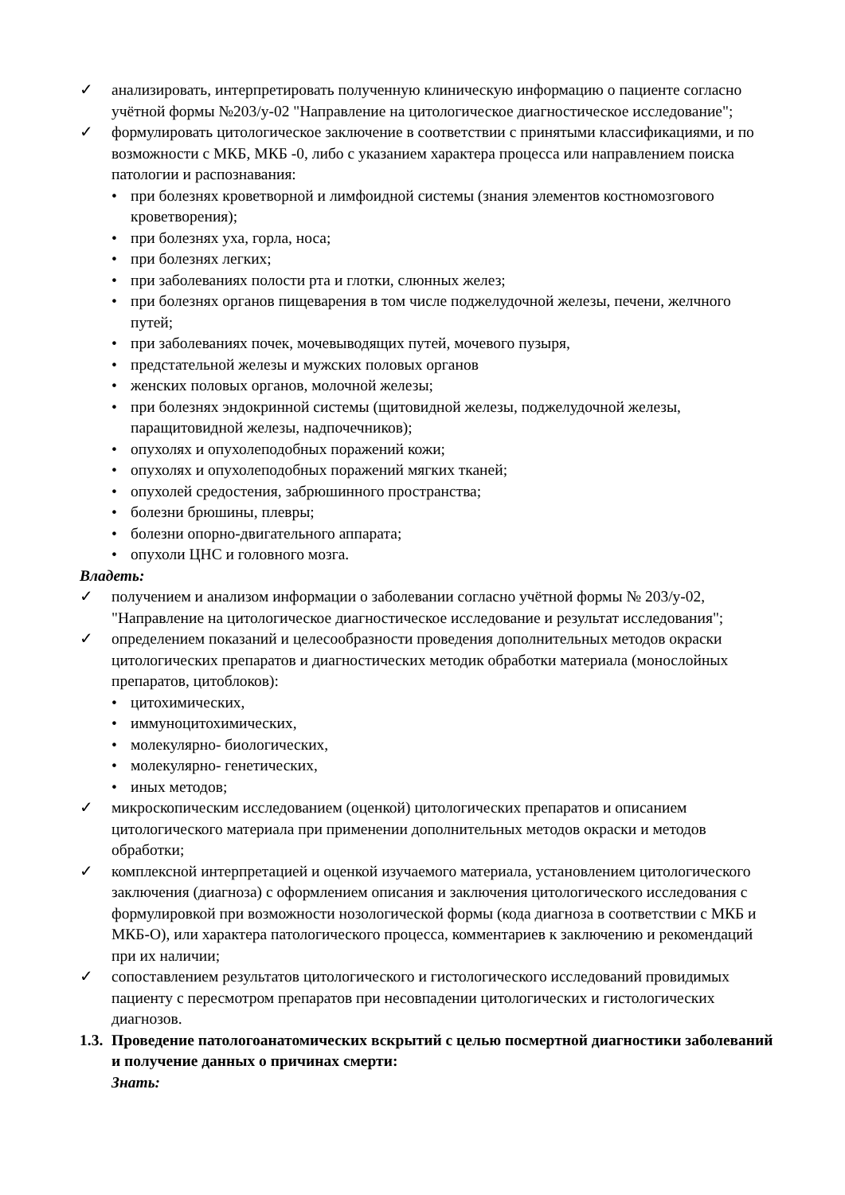✓ анализировать, интерпретировать полученную клиническую информацию о пациенте согласно учётной формы №203/у-02 "Направление на цитологическое диагностическое исследование";
✓ формулировать цитологическое заключение в соответствии с принятыми классификациями, и по возможности с МКБ, МКБ -0, либо с указанием характера процесса или направлением поиска патологии и распознавания:
• при болезнях кроветворной и лимфоидной системы (знания элементов костномозгового кроветворения);
• при болезнях уха, горла, носа;
• при болезнях легких;
• при заболеваниях полости рта и глотки, слюнных желез;
• при болезнях органов пищеварения в том числе поджелудочной железы, печени, желчного путей;
• при заболеваниях почек, мочевыводящих путей, мочевого пузыря,
• предстательной железы и мужских половых органов
• женских половых органов, молочной железы;
• при болезнях эндокринной системы (щитовидной железы, поджелудочной железы, паращитовидной железы, надпочечников);
• опухолях и опухолеподобных поражений кожи;
• опухолях и опухолеподобных поражений мягких тканей;
• опухолей средостения, забрюшинного пространства;
• болезни брюшины, плевры;
• болезни опорно-двигательного аппарата;
• опухоли ЦНС и головного мозга.
Владеть:
✓ получением и анализом информации о заболевании согласно учётной формы № 203/у-02, "Направление на цитологическое диагностическое исследование и результат исследования";
✓ определением показаний и целесообразности проведения дополнительных методов окраски цитологических препаратов и диагностических методик обработки материала (монослойных препаратов, цитоблоков):
• цитохимических,
• иммуноцитохимических,
• молекулярно- биологических,
• молекулярно- генетических,
• иных методов;
✓ микроскопическим исследованием (оценкой) цитологических препаратов и описанием цитологического материала при применении дополнительных методов окраски и методов обработки;
✓ комплексной интерпретацией и оценкой изучаемого материала, установлением цитологического заключения (диагноза) с оформлением описания и заключения цитологического исследования с формулировкой при возможности нозологической формы (кода диагноза в соответствии с МКБ и МКБ-О), или характера патологического процесса, комментариев к заключению и рекомендаций при их наличии;
✓ сопоставлением результатов цитологического и гистологического исследований провидимых пациенту с пересмотром препаратов при несовпадении цитологических и гистологических диагнозов.
1.3. Проведение патологоанатомических вскрытий с целью посмертной диагностики заболеваний и получение данных о причинах смерти:
Знать: